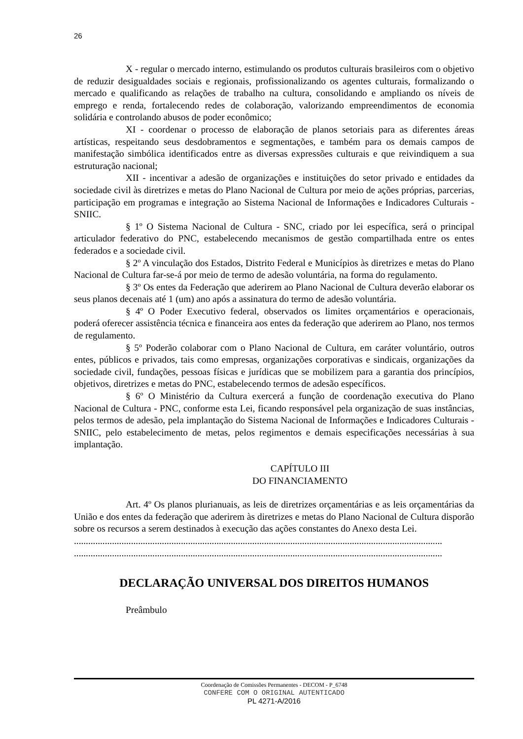26
X - regular o mercado interno, estimulando os produtos culturais brasileiros com o objetivo de reduzir desigualdades sociais e regionais, profissionalizando os agentes culturais, formalizando o mercado e qualificando as relações de trabalho na cultura, consolidando e ampliando os níveis de emprego e renda, fortalecendo redes de colaboração, valorizando empreendimentos de economia solidária e controlando abusos de poder econômico;
XI - coordenar o processo de elaboração de planos setoriais para as diferentes áreas artísticas, respeitando seus desdobramentos e segmentações, e também para os demais campos de manifestação simbólica identificados entre as diversas expressões culturais e que reivindiquem a sua estruturação nacional;
XII - incentivar a adesão de organizações e instituições do setor privado e entidades da sociedade civil às diretrizes e metas do Plano Nacional de Cultura por meio de ações próprias, parcerias, participação em programas e integração ao Sistema Nacional de Informações e Indicadores Culturais - SNIIC.
§ 1º O Sistema Nacional de Cultura - SNC, criado por lei específica, será o principal articulador federativo do PNC, estabelecendo mecanismos de gestão compartilhada entre os entes federados e a sociedade civil.
§ 2º A vinculação dos Estados, Distrito Federal e Municípios às diretrizes e metas do Plano Nacional de Cultura far-se-á por meio de termo de adesão voluntária, na forma do regulamento.
§ 3º Os entes da Federação que aderirem ao Plano Nacional de Cultura deverão elaborar os seus planos decenais até 1 (um) ano após a assinatura do termo de adesão voluntária.
§ 4º O Poder Executivo federal, observados os limites orçamentários e operacionais, poderá oferecer assistência técnica e financeira aos entes da federação que aderirem ao Plano, nos termos de regulamento.
§ 5º Poderão colaborar com o Plano Nacional de Cultura, em caráter voluntário, outros entes, públicos e privados, tais como empresas, organizações corporativas e sindicais, organizações da sociedade civil, fundações, pessoas físicas e jurídicas que se mobilizem para a garantia dos princípios, objetivos, diretrizes e metas do PNC, estabelecendo termos de adesão específicos.
§ 6º O Ministério da Cultura exercerá a função de coordenação executiva do Plano Nacional de Cultura - PNC, conforme esta Lei, ficando responsável pela organização de suas instâncias, pelos termos de adesão, pela implantação do Sistema Nacional de Informações e Indicadores Culturais - SNIIC, pelo estabelecimento de metas, pelos regimentos e demais especificações necessárias à sua implantação.
CAPÍTULO III
DO FINANCIAMENTO
Art. 4º Os planos plurianuais, as leis de diretrizes orçamentárias e as leis orçamentárias da União e dos entes da federação que aderirem às diretrizes e metas do Plano Nacional de Cultura disporão sobre os recursos a serem destinados à execução das ações constantes do Anexo desta Lei.
...........................................................................................................................................................
...........................................................................................................................................................
DECLARAÇÃO UNIVERSAL DOS DIREITOS HUMANOS
Preâmbulo
Coordenação de Comissões Permanentes - DECOM - P_6748
CONFERE COM O ORIGINAL AUTENTICADO
PL 4271-A/2016